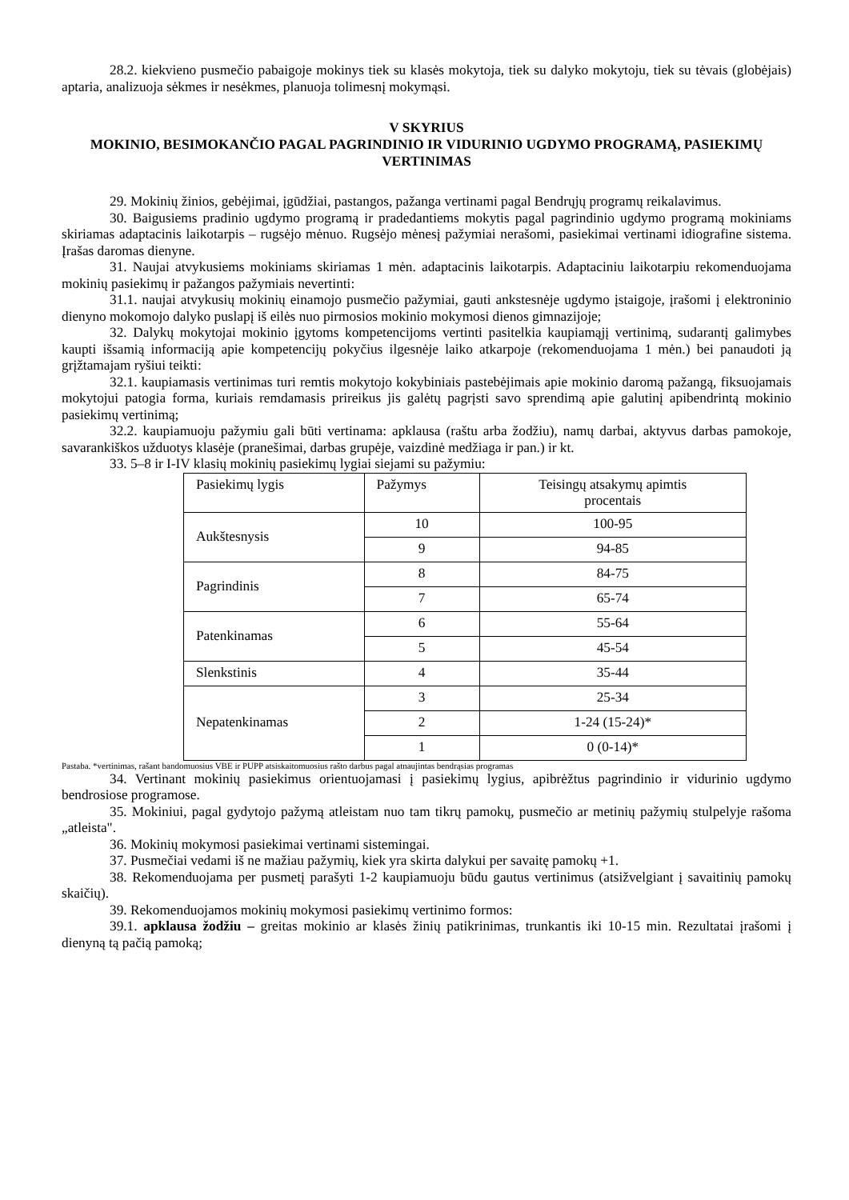28.2. kiekvieno pusmečio pabaigoje mokinys tiek su klasės mokytoja, tiek su dalyko mokytoju, tiek su tėvais (globėjais) aptaria, analizuoja sėkmes ir nesėkmes, planuoja tolimesnį mokymąsi.
V SKYRIUS
MOKINIO, BESIMOKANČIO PAGAL PAGRINDINIO IR VIDURINIO UGDYMO PROGRAMĄ, PASIEKIMŲ VERTINIMAS
29. Mokinių žinios, gebėjimai, įgūdžiai, pastangos, pažanga vertinami pagal Bendrųjų programų reikalavimus.
30. Baigusiems pradinio ugdymo programą ir pradedantiems mokytis pagal pagrindinio ugdymo programą mokiniams skiriamas adaptacinis laikotarpis – rugsėjo mėnuo. Rugsėjo mėnesį pažymiai nerašomi, pasiekimai vertinami idiografine sistema. Įrašas daromas dienyne.
31. Naujai atvykusiems mokiniams skiriamas 1 mėn. adaptacinis laikotarpis. Adaptaciniu laikotarpiu rekomenduojama mokinių pasiekimų ir pažangos pažymiais nevertinti:
31.1. naujai atvykusių mokinių einamojo pusmečio pažymiai, gauti ankstesnėje ugdymo įstaigoje, įrašomi į elektroninio dienyno mokomojo dalyko puslapį iš eilės nuo pirmosios mokinio mokymosi dienos gimnazijoje;
32. Dalykų mokytojai mokinio įgytoms kompetencijoms vertinti pasitelkia kaupiamąjį vertinimą, sudarantį galimybes kaupti išsamią informaciją apie kompetencijų pokyčius ilgesnėje laiko atkarpoje (rekomenduojama 1 mėn.) bei panaudoti ją grįžtamajam ryšiui teikti:
32.1. kaupiamasis vertinimas turi remtis mokytojo kokybiniais pastebėjimais apie mokinio daromą pažangą, fiksuojamais mokytojui patogia forma, kuriais remdamasis prireikus jis galėtų pagrįsti savo sprendimą apie galutinį apibendrintą mokinio pasiekimų vertinimą;
32.2. kaupiamuoju pažymiu gali būti vertinama: apklausa (raštu arba žodžiu), namų darbai, aktyvus darbas pamokoje, savarankiškos užduotys klasėje (pranešimai, darbas grupėje, vaizdinė medžiaga ir pan.) ir kt.
33. 5–8 ir I-IV klasių mokinių pasiekimų lygiai siejami su pažymiu:
| Pasiekimų lygis | Pažymys | Teisingų atsakymų apimtis procentais |
| Aukštesnysis | 10 | 100-95 |
| | 9 | 94-85 |
| Pagrindinis | 8 | 84-75 |
| | 7 | 65-74 |
| Patenkinamas | 6 | 55-64 |
| | 5 | 45-54 |
| Slenkstinis | 4 | 35-44 |
| Nepatenkinamas | 3 | 25-34 |
| | 2 | 1-24 (15-24)* |
| | 1 | 0 (0-14)* |
Pastaba. *vertinimas, rašant bandomuosius VBE ir PUPP atsiskaitomuosius rašto darbus pagal atnaujintas bendrąsias programas
34. Vertinant mokinių pasiekimus orientuojamasi į pasiekimų lygius, apibrėžtus pagrindinio ir vidurinio ugdymo bendrosiose programose.
35. Mokiniui, pagal gydytojo pažymą atleistam nuo tam tikrų pamokų, pusmečio ar metinių pažymių stulpelyje rašoma „atleista".
36. Mokinių mokymosi pasiekimai vertinami sistemingai.
37. Pusmečiai vedami iš ne mažiau pažymių, kiek yra skirta dalykui per savaitę pamokų +1.
38. Rekomenduojama per pusmetį parašyti 1-2 kaupiamuoju būdu gautus vertinimus (atsižvelgiant į savaitinių pamokų skaičių).
39. Rekomenduojamos mokinių mokymosi pasiekimų vertinimo formos:
39.1. apklausa žodžiu – greitas mokinio ar klasės žinių patikrinimas, trunkantis iki 10-15 min. Rezultatai įrašomi į dienyną tą pačią pamoką;